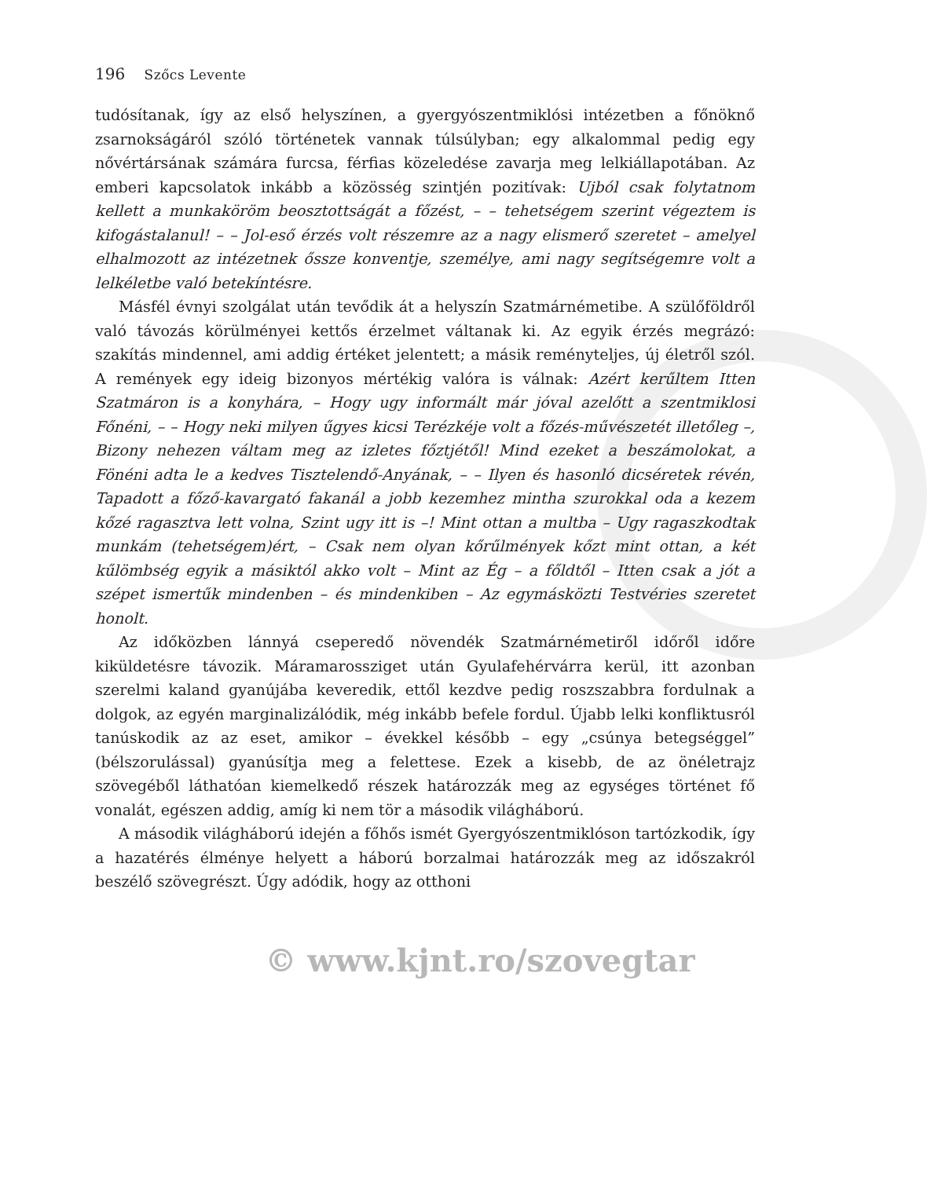196 Szőcs Levente
tudósítanak, így az első helyszínen, a gyergyószentmiklósi intézetben a főnöknő zsarnokságáról szóló történetek vannak túlsúlyban; egy alkalommal pedig egy nővértársának számára furcsa, férfias közeledése zavarja meg lelkiállapotában. Az emberi kapcsolatok inkább a közösség szintjén pozitívak: Ujból csak folytatnom kellett a munkaköröm beosztottságát a főzést, – – tehetségem szerint végeztem is kifogástalanul! – – Jol-eső érzés volt részemre az a nagy elismerő szeretet – amelyel elhalmozott az intézetnek őssze konventje, személye, ami nagy segítségemre volt a lelkéletbe való betekíntésre.
Másfél évnyi szolgálat után tevődik át a helyszín Szatmárnémetibe. A szülőföldről való távozás körülményei kettős érzelmet váltanak ki. Az egyik érzés megrázó: szakítás mindennel, ami addig értéket jelentett; a másik reményteljes, új életről szól. A remények egy ideig bizonyos mértékig valóra is válnak: Azért kerűltem Itten Szatmáron is a konyhára, – Hogy ugy informált már jóval azelőtt a szentmiklosi Főnéni, – – Hogy neki milyen űgyes kicsi Terézkéje volt a főzés-művészetét illetőleg –, Bizony nehezen váltam meg az izletes főztjétől! Mind ezeket a beszámolokat, a Fönéni adta le a kedves Tisztelendő-Anyának, – – Ilyen és hasonló dicséretek révén, Tapadott a főző-kavargató fakanál a jobb kezemhez mintha szurokkal oda a kezem kőzé ragasztva lett volna, Szint ugy itt is –! Mint ottan a multba – Ugy ragaszkodtak munkám (tehetségem)ért, – Csak nem olyan kőrűlmények kőzt mint ottan, a két kűlömbség egyik a másiktól akko volt – Mint az Ég – a főldtől – Itten csak a jót a szépet ismertűk mindenben – és mindenkiben – Az egymásközti Testvéries szeretet honolt.
Az időközben lánnyá cseperedő növendék Szatmárnémetiről időről időre kiküldetésre távozik. Máramarossziget után Gyulafehérvárra kerül, itt azonban szerelmi kaland gyanújába keveredik, ettől kezdve pedig roszszabbra fordulnak a dolgok, az egyén marginalizálódik, még inkább befele fordul. Újabb lelki konfliktusról tanúskodik az az eset, amikor – évekkel később – egy „csúnya betegséggel” (bélszorulással) gyanúsítja meg a felettese. Ezek a kisebb, de az önéletrajz szövegéből láthatóan kiemelkedő részek határozzák meg az egységes történet fő vonalát, egészen addig, amíg ki nem tör a második világháború.
A második világháború idején a főhős ismét Gyergyószentmiklóson tartózkodik, így a hazatérés élménye helyett a háború borzalmai határozzák meg az időszakról beszélő szövegrészt. Úgy adódik, hogy az otthoni
© www.kjnt.ro/szovegtar